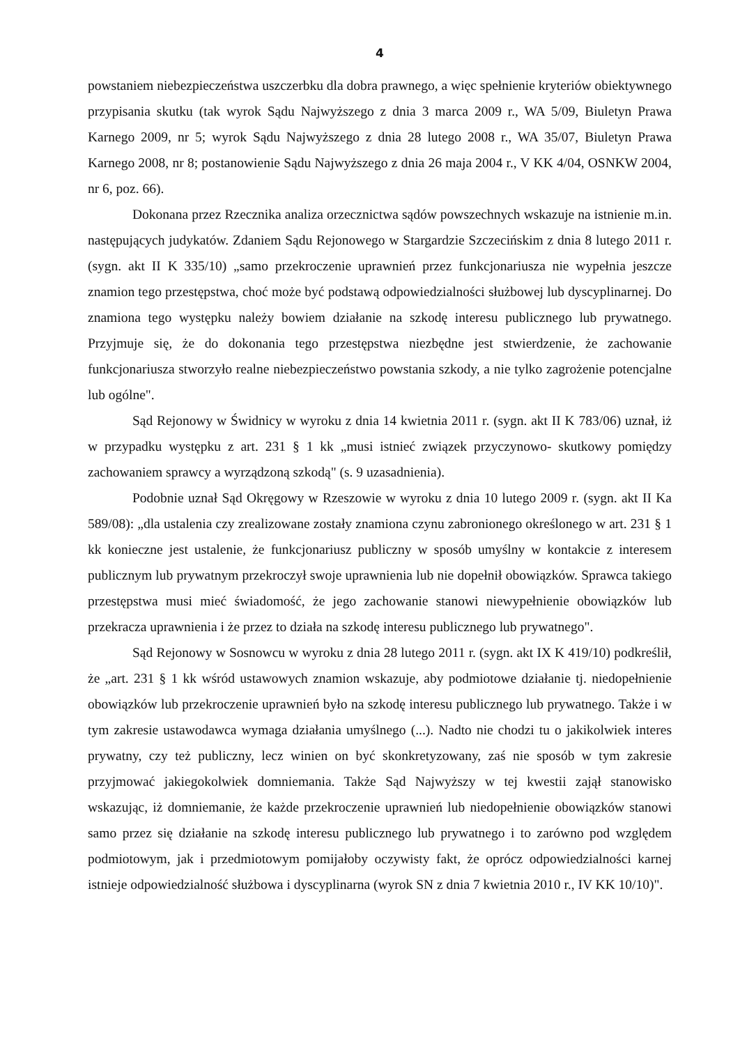4
powstaniem niebezpieczeństwa uszczerbku dla dobra prawnego, a więc spełnienie kryteriów obiektywnego przypisania skutku (tak wyrok Sądu Najwyższego z dnia 3 marca 2009 r., WA 5/09, Biuletyn Prawa Karnego 2009, nr 5; wyrok Sądu Najwyższego z dnia 28 lutego 2008 r., WA 35/07, Biuletyn Prawa Karnego 2008, nr 8; postanowienie Sądu Najwyższego z dnia 26 maja 2004 r., V KK 4/04, OSNKW 2004, nr 6, poz. 66).
Dokonana przez Rzecznika analiza orzecznictwa sądów powszechnych wskazuje na istnienie m.in. następujących judykatów. Zdaniem Sądu Rejonowego w Stargardzie Szczecińskim z dnia 8 lutego 2011 r. (sygn. akt II K 335/10) „samo przekroczenie uprawnień przez funkcjonariusza nie wypełnia jeszcze znamion tego przestępstwa, choć może być podstawą odpowiedzialności służbowej lub dyscyplinarnej. Do znamiona tego występku należy bowiem działanie na szkodę interesu publicznego lub prywatnego. Przyjmuje się, że do dokonania tego przestępstwa niezbędne jest stwierdzenie, że zachowanie funkcjonariusza stworzyło realne niebezpieczeństwo powstania szkody, a nie tylko zagrożenie potencjalne lub ogólne".
Sąd Rejonowy w Świdnicy w wyroku z dnia 14 kwietnia 2011 r. (sygn. akt II K 783/06) uznał, iż w przypadku występku z art. 231 § 1 kk „musi istnieć związek przyczynowo- skutkowy pomiędzy zachowaniem sprawcy a wyrządzoną szkodą" (s. 9 uzasadnienia).
Podobnie uznał Sąd Okręgowy w Rzeszowie w wyroku z dnia 10 lutego 2009 r. (sygn. akt II Ka 589/08): „dla ustalenia czy zrealizowane zostały znamiona czynu zabronionego określonego w art. 231 § 1 kk konieczne jest ustalenie, że funkcjonariusz publiczny w sposób umyślny w kontakcie z interesem publicznym lub prywatnym przekroczył swoje uprawnienia lub nie dopełnił obowiązków. Sprawca takiego przestępstwa musi mieć świadomość, że jego zachowanie stanowi niewypełnienie obowiązków lub przekracza uprawnienia i że przez to działa na szkodę interesu publicznego lub prywatnego".
Sąd Rejonowy w Sosnowcu w wyroku z dnia 28 lutego 2011 r. (sygn. akt IX K 419/10) podkreślił, że „art. 231 § 1 kk wśród ustawowych znamion wskazuje, aby podmiotowe działanie tj. niedopełnienie obowiązków lub przekroczenie uprawnień było na szkodę interesu publicznego lub prywatnego. Także i w tym zakresie ustawodawca wymaga działania umyślnego (...). Nadto nie chodzi tu o jakikolwiek interes prywatny, czy też publiczny, lecz winien on być skonkretyzowany, zaś nie sposób w tym zakresie przyjmować jakiegokolwiek domniemania. Także Sąd Najwyższy w tej kwestii zajął stanowisko wskazując, iż domniemanie, że każde przekroczenie uprawnień lub niedopełnienie obowiązków stanowi samo przez się działanie na szkodę interesu publicznego lub prywatnego i to zarówno pod względem podmiotowym, jak i przedmiotowym pomijałoby oczywisty fakt, że oprócz odpowiedzialności karnej istnieje odpowiedzialność służbowa i dyscyplinarna (wyrok SN z dnia 7 kwietnia 2010 r., IV KK 10/10)".